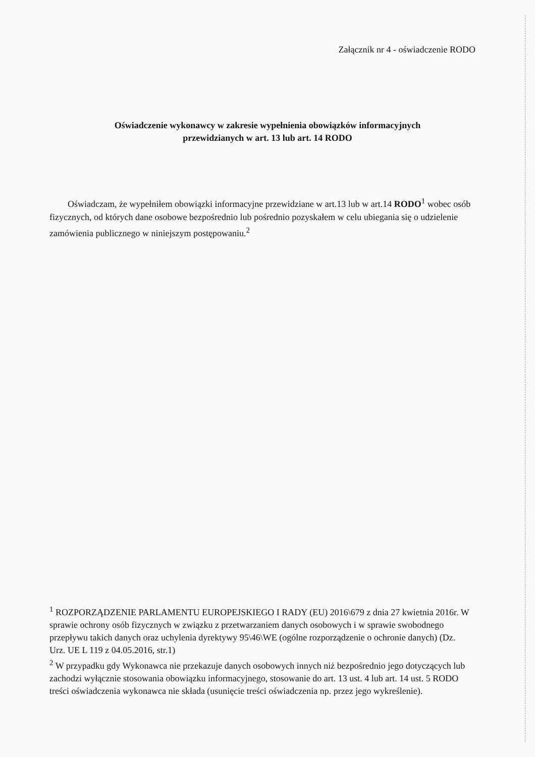Załącznik nr 4 - oświadczenie RODO
Oświadczenie wykonawcy w zakresie wypełnienia obowiązków informacyjnych
przewidzianych w art. 13 lub art. 14 RODO
Oświadczam, że wypełniłem obowiązki informacyjne przewidziane w art.13 lub w art.14 RODO<sup>1</sup> wobec osób fizycznych, od których dane osobowe bezpośrednio lub pośrednio pozyskałem w celu ubiegania się o udzielenie zamówienia publicznego w niniejszym postępowaniu.<sup>2</sup>
<sup>1</sup> ROZPORZĄDZENIE PARLAMENTU EUROPEJSKIEGO I RADY (EU) 2016\679 z dnia 27 kwietnia 2016r. W sprawie ochrony osób fizycznych w związku z przetwarzaniem danych osobowych i w sprawie swobodnego przepływu takich danych oraz uchylenia dyrektywy 95\46\WE (ogólne rozporządzenie o ochronie danych) (Dz. Urz. UE L 119 z 04.05.2016, str.1)
<sup>2</sup> W przypadku gdy Wykonawca nie przekazuje danych osobowych innych niż bezpośrednio jego dotyczących lub zachodzi wyłącznie stosowania obowiązku informacyjnego, stosowanie do art. 13 ust. 4 lub art. 14 ust. 5 RODO treści oświadczenia wykonawca nie składa (usunięcie treści oświadczenia np. przez jego wykreślenie).